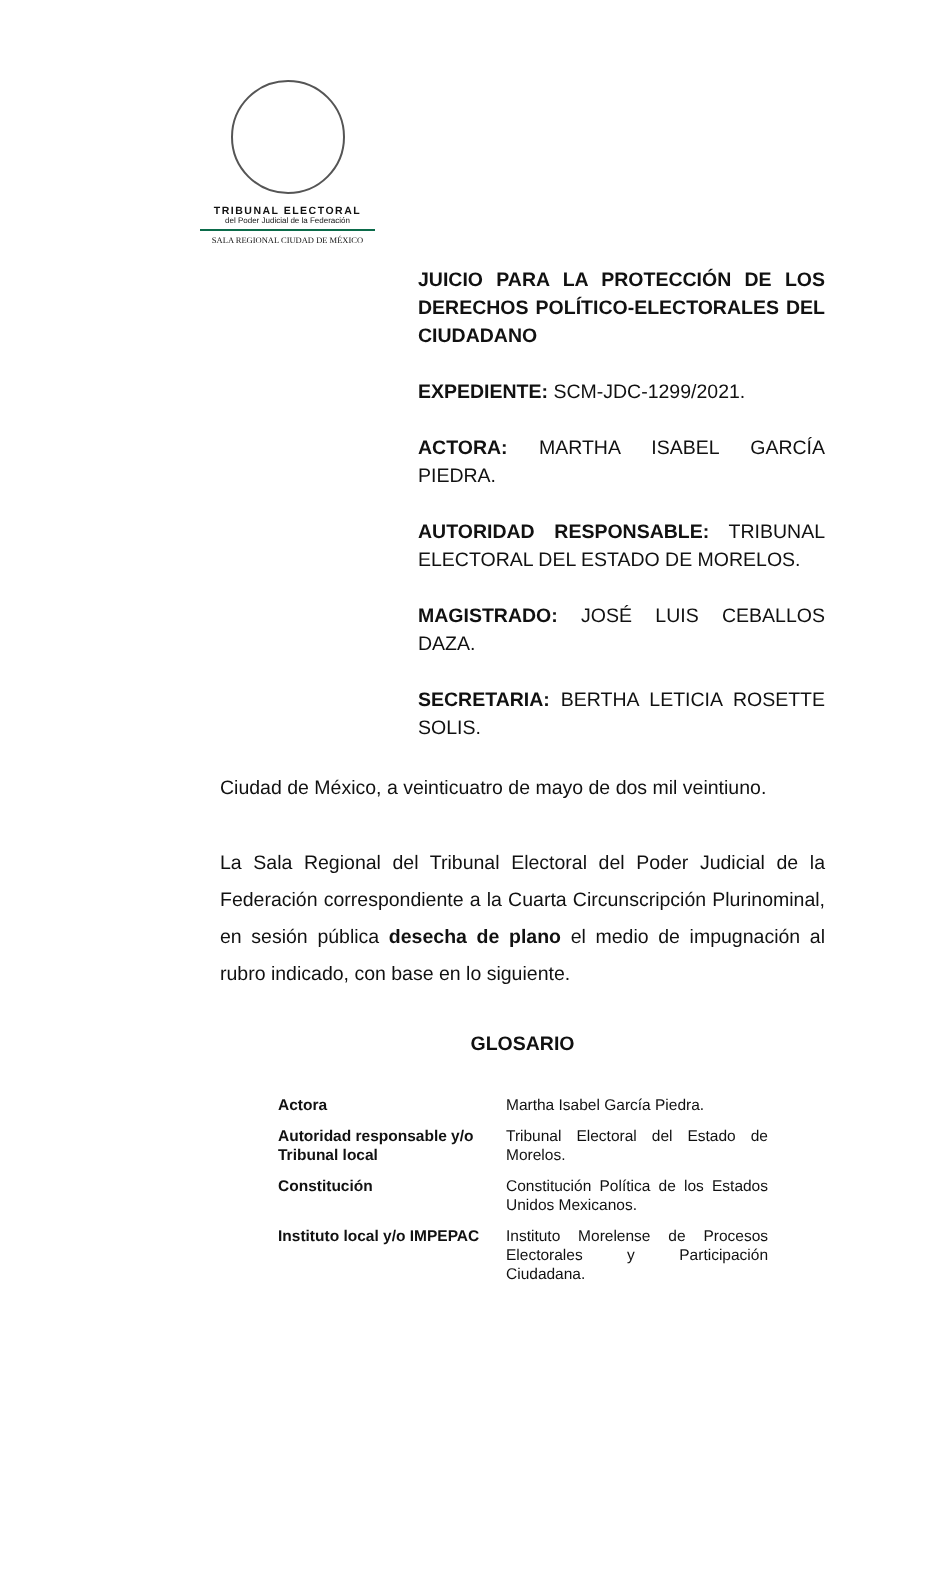TRIBUNAL ELECTORAL
del Poder Judicial de la Federación
SALA REGIONAL CIUDAD DE MÉXICO
JUICIO PARA LA PROTECCIÓN DE LOS DERECHOS POLÍTICO-ELECTORALES DEL CIUDADANO
EXPEDIENTE: SCM-JDC-1299/2021.
ACTORA: MARTHA ISABEL GARCÍA PIEDRA.
AUTORIDAD RESPONSABLE: TRIBUNAL ELECTORAL DEL ESTADO DE MORELOS.
MAGISTRADO: JOSÉ LUIS CEBALLOS DAZA.
SECRETARIA: BERTHA LETICIA ROSETTE SOLIS.
Ciudad de México, a veinticuatro de mayo de dos mil veintiuno.
La Sala Regional del Tribunal Electoral del Poder Judicial de la Federación correspondiente a la Cuarta Circunscripción Plurinominal, en sesión pública desecha de plano el medio de impugnación al rubro indicado, con base en lo siguiente.
GLOSARIO
| Actora | Martha Isabel García Piedra. |
| Autoridad responsable y/o Tribunal local | Tribunal Electoral del Estado de Morelos. |
| Constitución | Constitución Política de los Estados Unidos Mexicanos. |
| Instituto local y/o IMPEPAC | Instituto Morelense de Procesos Electorales y Participación Ciudadana. |